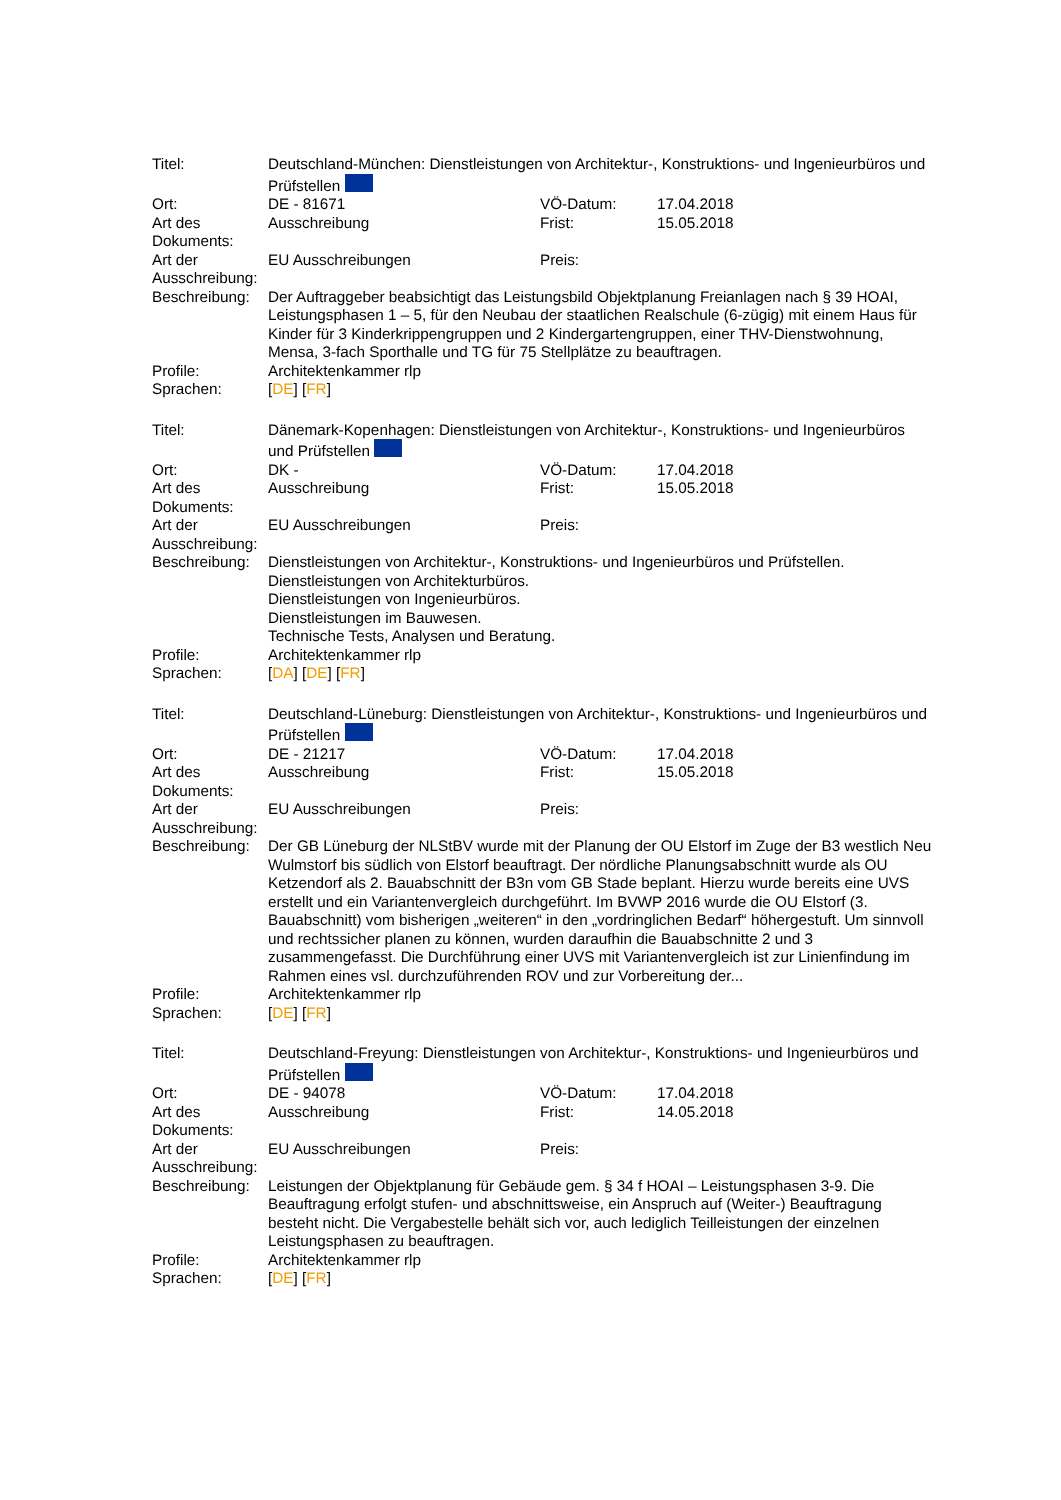| Titel: | Deutschland-München: Dienstleistungen von Architektur-, Konstruktions- und Ingenieurbüros und Prüfstellen | | |
| Ort: | DE - 81671 | VÖ-Datum: | 17.04.2018 |
| Art des Dokuments: | Ausschreibung | Frist: | 15.05.2018 |
| Art der Ausschreibung: | EU Ausschreibungen | Preis: | |
| Beschreibung: | Der Auftraggeber beabsichtigt das Leistungsbild Objektplanung Freianlagen nach § 39 HOAI, Leistungsphasen 1 – 5, für den Neubau der staatlichen Realschule (6-zügig) mit einem Haus für Kinder für 3 Kinderkrippengruppen und 2 Kindergartengruppen, einer THV-Dienstwohnung, Mensa, 3-fach Sporthalle und TG für 75 Stellplätze zu beauftragen. | | |
| Profile: | Architektenkammer rlp | | |
| Sprachen: | [ DE ] [ FR ] | | |
| Titel: | Dänemark-Kopenhagen: Dienstleistungen von Architektur-, Konstruktions- und Ingenieurbüros und Prüfstellen | | |
| Ort: | DK - | VÖ-Datum: | 17.04.2018 |
| Art des Dokuments: | Ausschreibung | Frist: | 15.05.2018 |
| Art der Ausschreibung: | EU Ausschreibungen | Preis: | |
| Beschreibung: | Dienstleistungen von Architektur-, Konstruktions- und Ingenieurbüros und Prüfstellen. Dienstleistungen von Architekturbüros. Dienstleistungen von Ingenieurbüros. Dienstleistungen im Bauwesen. Technische Tests, Analysen und Beratung. | | |
| Profile: | Architektenkammer rlp | | |
| Sprachen: | [ DA ] [ DE ] [ FR ] | | |
| Titel: | Deutschland-Lüneburg: Dienstleistungen von Architektur-, Konstruktions- und Ingenieurbüros und Prüfstellen | | |
| Ort: | DE - 21217 | VÖ-Datum: | 17.04.2018 |
| Art des Dokuments: | Ausschreibung | Frist: | 15.05.2018 |
| Art der Ausschreibung: | EU Ausschreibungen | Preis: | |
| Beschreibung: | Der GB Lüneburg der NLStBV wurde mit der Planung der OU Elstorf im Zuge der B3 westlich Neu Wulmstorf bis südlich von Elstorf beauftragt. Der nördliche Planungsabschnitt wurde als OU Ketzendorf als 2. Bauabschnitt der B3n vom GB Stade beplant. Hierzu wurde bereits eine UVS erstellt und ein Variantenvergleich durchgeführt. Im BVWP 2016 wurde die OU Elstorf (3. Bauabschnitt) vom bisherigen „weiteren“ in den „vordringlichen Bedarf“ höhergestuft. Um sinnvoll und rechtssicher planen zu können, wurden daraufhin die Bauabschnitte 2 und 3 zusammengefasst. Die Durchführung einer UVS mit Variantenvergleich ist zur Linienfindung im Rahmen eines vsl. durchzuführenden ROV und zur Vorbereitung der... | | |
| Profile: | Architektenkammer rlp | | |
| Sprachen: | [ DE ] [ FR ] | | |
| Titel: | Deutschland-Freyung: Dienstleistungen von Architektur-, Konstruktions- und Ingenieurbüros und Prüfstellen | | |
| Ort: | DE - 94078 | VÖ-Datum: | 17.04.2018 |
| Art des Dokuments: | Ausschreibung | Frist: | 14.05.2018 |
| Art der Ausschreibung: | EU Ausschreibungen | Preis: | |
| Beschreibung: | Leistungen der Objektplanung für Gebäude gem. § 34 f HOAI – Leistungsphasen 3-9. Die Beauftragung erfolgt stufen- und abschnittsweise, ein Anspruch auf (Weiter-) Beauftragung besteht nicht. Die Vergabestelle behält sich vor, auch lediglich Teilleistungen der einzelnen Leistungsphasen zu beauftragen. | | |
| Profile: | Architektenkammer rlp | | |
| Sprachen: | [ DE ] [ FR ] | | |